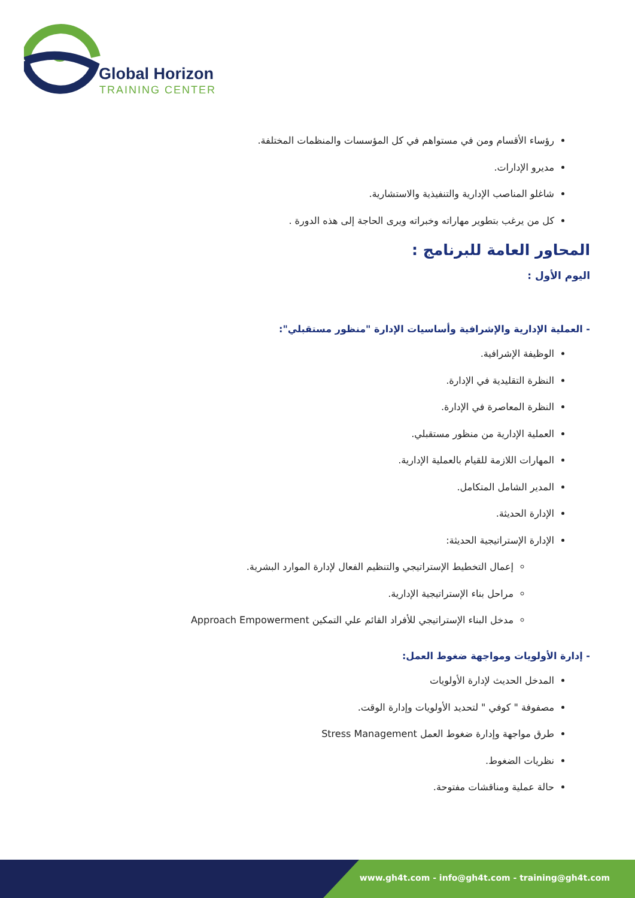Global Horizon
TRAINING CENTER
رؤساء الأقسام ومن في مستواهم في كل المؤسسات والمنظمات المختلفة.
مديرو الإدارات.
شاغلو المناصب الإدارية والتنفيذية والاستشارية.
كل من يرغب بتطوير مهاراته وخبراته ويرى الحاجة إلى هذه الدورة .
المحاور العامة للبرنامج :
اليوم الأول :
- العملية الإدارية والإشرافية وأساسيات الإدارة "منظور مستقبلي":
الوظيفة الإشرافية.
النظرة التقليدية في الإدارة.
النظرة المعاصرة في الإدارة.
العملية الإدارية من منظور مستقبلي.
المهارات اللازمة للقيام بالعملية الإدارية.
المدير الشامل المتكامل.
الإدارة الحديثة.
الإدارة الإستراتيجية الحديثة:
إعمال التخطيط الإستراتيجي والتنظيم الفعال لإدارة الموارد البشرية.
مراحل بناء الإستراتيجية الإدارية.
مدخل البناء الإستراتيجي للأفراد القائم علي التمكين Approach Empowerment
- إدارة الأولويات ومواجهة ضغوط العمل:
المدخل الحديث لإدارة الأولويات
مصفوفة " كوفي " لتحديد الأولويات وإدارة الوقت.
طرق مواجهة وإدارة ضغوط العمل Stress Management
نظريات الضغوط.
حالة عملية ومناقشات مفتوحة.
www.gh4t.com - info@gh4t.com - training@gh4t.com